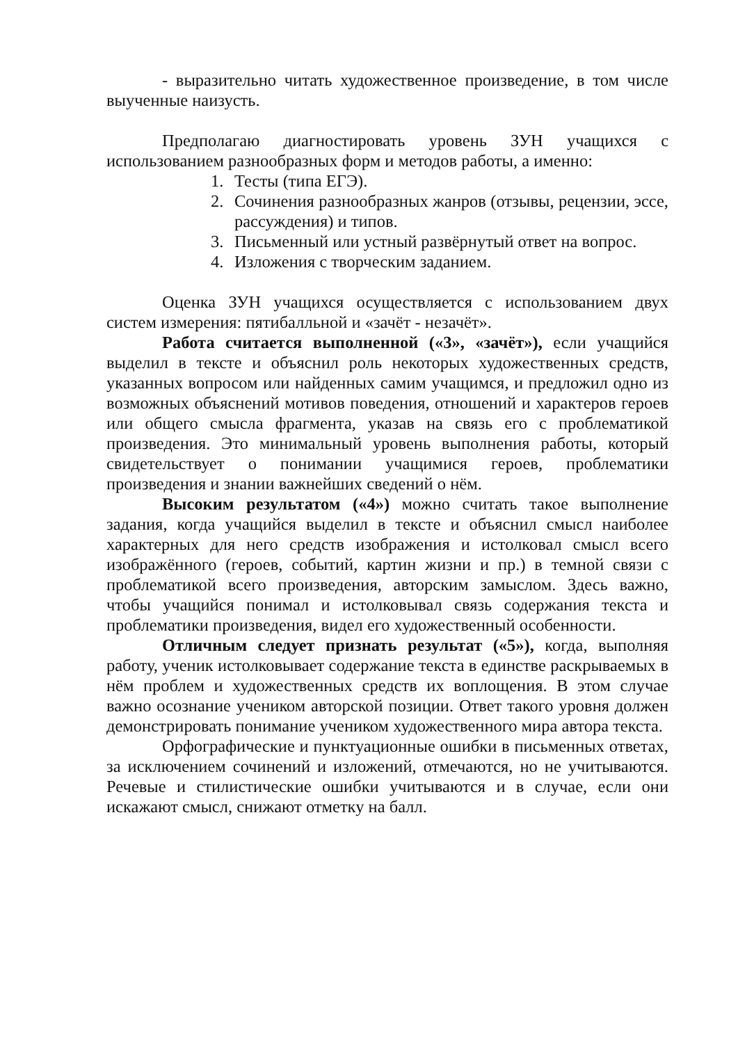- выразительно читать художественное произведение, в том числе выученные наизусть.
Предполагаю диагностировать уровень ЗУН учащихся с использованием разнообразных форм и методов работы, а именно:
1. Тесты (типа ЕГЭ).
2. Сочинения разнообразных жанров (отзывы, рецензии, эссе, рассуждения) и типов.
3. Письменный или устный развёрнутый ответ на вопрос.
4. Изложения с творческим заданием.
Оценка ЗУН учащихся осуществляется с использованием двух систем измерения: пятибалльной и «зачёт - незачёт».
Работа считается выполненной («3», «зачёт»), если учащийся выделил в тексте и объяснил роль некоторых художественных средств, указанных вопросом или найденных самим учащимся, и предложил одно из возможных объяснений мотивов поведения, отношений и характеров героев или общего смысла фрагмента, указав на связь его с проблематикой произведения. Это минимальный уровень выполнения работы, который свидетельствует о понимании учащимися героев, проблематики произведения и знании важнейших сведений о нём.
Высоким результатом («4») можно считать такое выполнение задания, когда учащийся выделил в тексте и объяснил смысл наиболее характерных для него средств изображения и истолковал смысл всего изображённого (героев, событий, картин жизни и пр.) в темной связи с проблематикой всего произведения, авторским замыслом. Здесь важно, чтобы учащийся понимал и истолковывал связь содержания текста и проблематики произведения, видел его художественный особенности.
Отличным следует признать результат («5»), когда, выполняя работу, ученик истолковывает содержание текста в единстве раскрываемых в нём проблем и художественных средств их воплощения. В этом случае важно осознание учеником авторской позиции. Ответ такого уровня должен демонстрировать понимание учеником художественного мира автора текста.
Орфографические и пунктуационные ошибки в письменных ответах, за исключением сочинений и изложений, отмечаются, но не учитываются. Речевые и стилистические ошибки учитываются и в случае, если они искажают смысл, снижают отметку на балл.